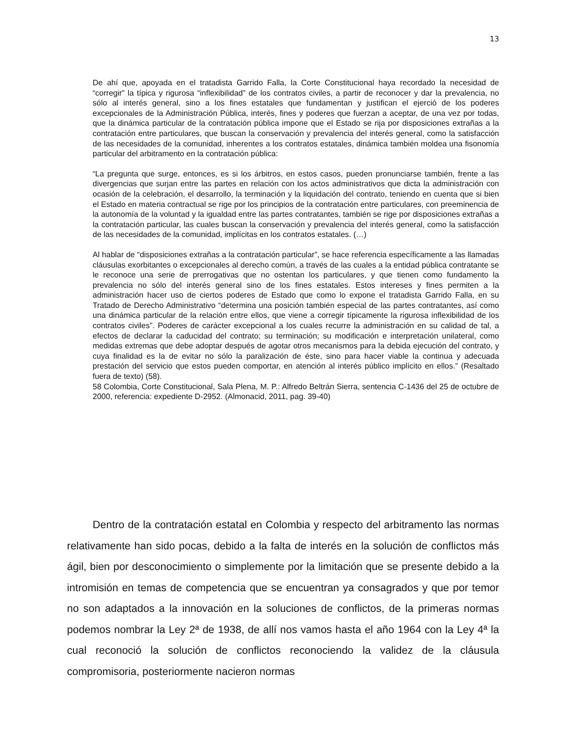13
De ahí que, apoyada en el tratadista Garrido Falla, la Corte Constitucional haya recordado la necesidad de “corregir” la típica y rigurosa “inflexibilidad” de los contratos civiles, a partir de reconocer y dar la prevalencia, no sólo al interés general, sino a los fines estatales que fundamentan y justifican el ejerció de los poderes excepcionales de la Administración Pública, interés, fines y poderes que fuerzan a aceptar, de una vez por todas, que la dinámica particular de la contratación pública impone que el Estado se rija por disposiciones extrañas a la contratación entre particulares, que buscan la conservación y prevalencia del interés general, como la satisfacción de las necesidades de la comunidad, inherentes a los contratos estatales, dinámica también moldea una fisonomía particular del arbitramento en la contratación pública:
“La pregunta que surge, entonces, es si los árbitros, en estos casos, pueden pronunciarse también, frente a las divergencias que surjan entre las partes en relación con los actos administrativos que dicta la administración con ocasión de la celebración, el desarrollo, la terminación y la liquidación del contrato, teniendo en cuenta que si bien el Estado en materia contractual se rige por los principios de la contratación entre particulares, con preeminencia de la autonomía de la voluntad y la igualdad entre las partes contratantes, también se rige por disposiciones extrañas a la contratación particular, las cuales buscan la conservación y prevalencia del interés general, como la satisfacción de las necesidades de la comunidad, implícitas en los contratos estatales. (…)
Al hablar de “disposiciones extrañas a la contratación particular”, se hace referencia específicamente a las llamadas cláusulas exorbitantes o excepcionales al derecho común, a través de las cuales a la entidad pública contratante se le reconoce una serie de prerrogativas que no ostentan los particulares, y que tienen como fundamento la prevalencia no sólo del interés general sino de los fines estatales. Estos intereses y fines permiten a la administración hacer uso de ciertos poderes de Estado que como lo expone el tratadista Garrido Falla, en su Tratado de Derecho Administrativo “determina una posición también especial de las partes contratantes, así como una dinámica particular de la relación entre ellos, que viene a corregir típicamente la rigurosa inflexibilidad de los contratos civiles”. Poderes de carácter excepcional a los cuales recurre la administración en su calidad de tal, a efectos de declarar la caducidad del contrato; su terminación; su modificación e interpretación unilateral, como medidas extremas que debe adoptar después de agotar otros mecanismos para la debida ejecución del contrato, y cuya finalidad es la de evitar no sólo la paralización de éste, sino para hacer viable la continua y adecuada prestación del servicio que estos pueden comportar, en atención al interés público implícito en ellos.” (Resaltado fuera de texto) (58).
58 Colombia, Corte Constitucional, Sala Plena, M. P.: Alfredo Beltrán Sierra, sentencia C-1436 del 25 de octubre de 2000, referencia: expediente D-2952. (Almonacid, 2011, pag. 39-40)
Dentro de la contratación estatal en Colombia y respecto del arbitramento las normas relativamente han sido pocas, debido a la falta de interés en la solución de conflictos más ágil, bien por desconocimiento o simplemente por la limitación que se presente debido a la intromisión en temas de competencia que se encuentran ya consagrados y que por temor no son adaptados a la innovación en la soluciones de conflictos, de la primeras normas podemos nombrar la Ley 2ª de 1938, de allí nos vamos hasta el año 1964 con la Ley 4ª la cual reconoció la solución de conflictos reconociendo la validez de la cláusula compromisoria, posteriormente nacieron normas